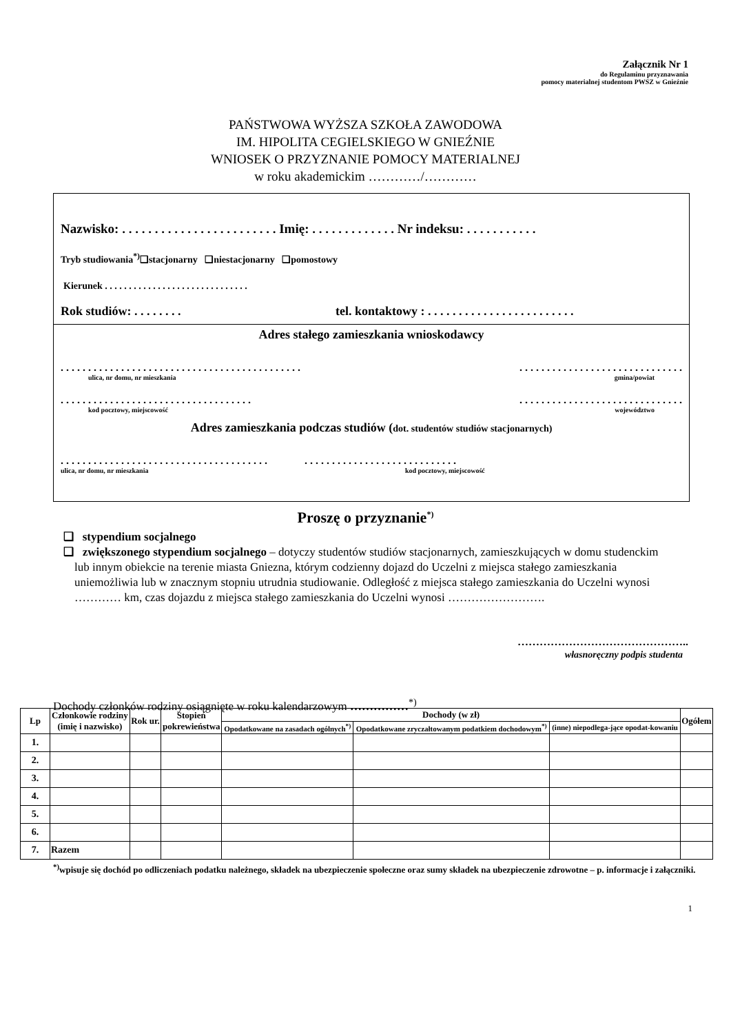Załącznik Nr 1
do Regulaminu przyznawania
pomocy materialnej studentom PWSZ w Gnieźnie
PAŃSTWOWA WYŻSZA SZKOŁA ZAWODOWA
IM. HIPOLITA CEGIELSKIEGO W GNIEŹNIE
WNIOSEK O PRZYZNANIE POMOCY MATERIALNEJ
w roku akademickim …………/…………
Nazwisko: . . . . . . . . . . . . . . . . . . . . . . . . Imię: . . . . . . . . . . . . . Nr indeksu: . . . . . . . . . . .
Tryb studiowania<sup>*)</sup>❑stacjonarny ❑niestacjonarny ❑pomostowy
Kierunek . . . . . . . . . . . . . . . . . . . . . . . . . . . . . .
Rok studiów: . . . . . . . . tel. kontaktowy : . . . . . . . . . . . . . . . . . . . . . . . .
Adres stałego zamieszkania wnioskodawcy
. . . . . . . . . . . . . . . . . . . . . . . . . . . . . . . . . . . . . . . . . . . . . . . . . . . . . . . . . . . . . . . . . . . . . . . . . .
ulica, nr domu, nr mieszkania gmina/powiat
. . . . . . . . . . . . . . . . . . . . . . . . . . . . . . . . . . . . . . . . . . . . . . . . . . . . . . . . . . . . . . . . .
kod pocztowy, miejscowość województwo
Adres zamieszkania podczas studiów (dot. studentów studiów stacjonarnych)
. . . . . . . . . . . . . . . . . . . . . . . . . . . . . . . . . . . . . . . . . . . . . . . . . . . . . . . . . . . . . . . . . .
ulica, nr domu, nr mieszkania kod pocztowy, miejscowość
Proszę o przyznanie<sup>*)</sup>
❑ stypendium socjalnego
❑ zwiększonego stypendium socjalnego – dotyczy studentów studiów stacjonarnych, zamieszkujących w domu studenckim lub innym obiekcie na terenie miasta Gniezna, którym codzienny dojazd do Uczelni z miejsca stałego zamieszkania uniemożliwia lub w znacznym stopniu utrudnia studiowanie. Odległość z miejsca stałego zamieszkania do Uczelni wynosi ………… km, czas dojazdu z miejsca stałego zamieszkania do Uczelni wynosi …………………….
………………………………………..
własnoręczny podpis studenta
Dochody członków rodziny osiągnięte w roku kalendarzowym ……………<sup>*)</sup>
| Lp | Członkowie rodziny (imię i nazwisko) | Rok ur. | Stopień pokrewieństwa | Dochody (w zł) | | | Ogółem |
| --- | --- | --- | --- | --- | --- | --- | --- |
| | | | | Opodatkowane na zasadach ogólnych<sup>*)</sup> | Opodatkowane zryczałtowanym podatkiem dochodowym<sup>*)</sup> | (inne) niepodlega-jące opodat-kowaniu | |
| 1. | | | | | | | |
| 2. | | | | | | | |
| 3. | | | | | | | |
| 4. | | | | | | | |
| 5. | | | | | | | |
| 6. | | | | | | | |
| 7. | Razem | | | | | | |
<sup>*)</sup> wpisuje się dochód po odliczeniach podatku należnego, składek na ubezpieczenie społeczne oraz sumy składek na ubezpieczenie zdrowotne – p. informacje i załączniki.
1